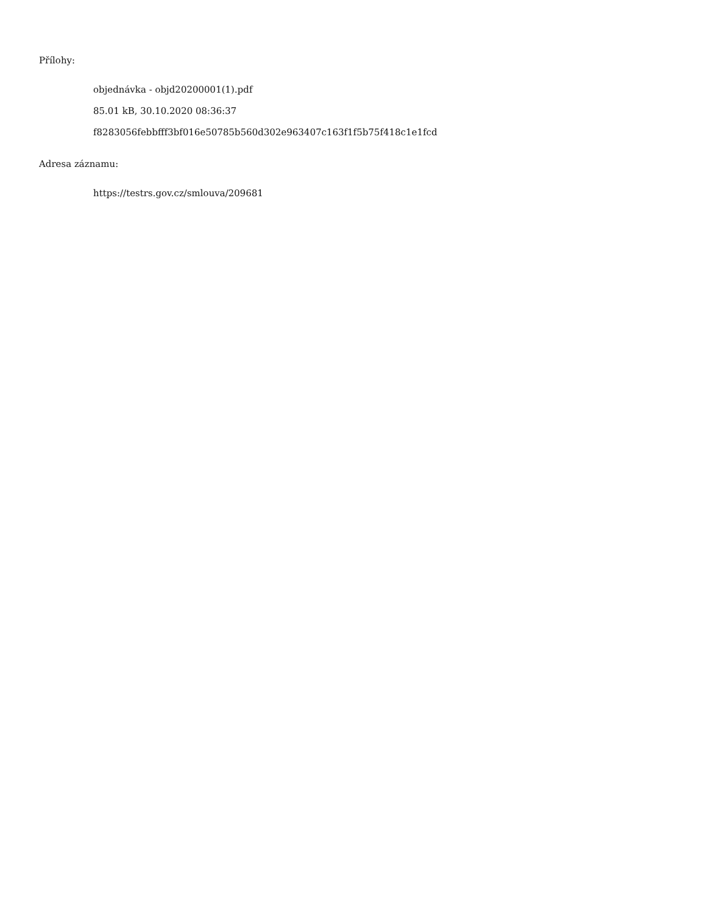Přílohy:
objednávka - objd20200001(1).pdf
85.01 kB, 30.10.2020 08:36:37
f8283056febbfff3bf016e50785b560d302e963407c163f1f5b75f418c1e1fcd
Adresa záznamu:
https://testrs.gov.cz/smlouva/209681